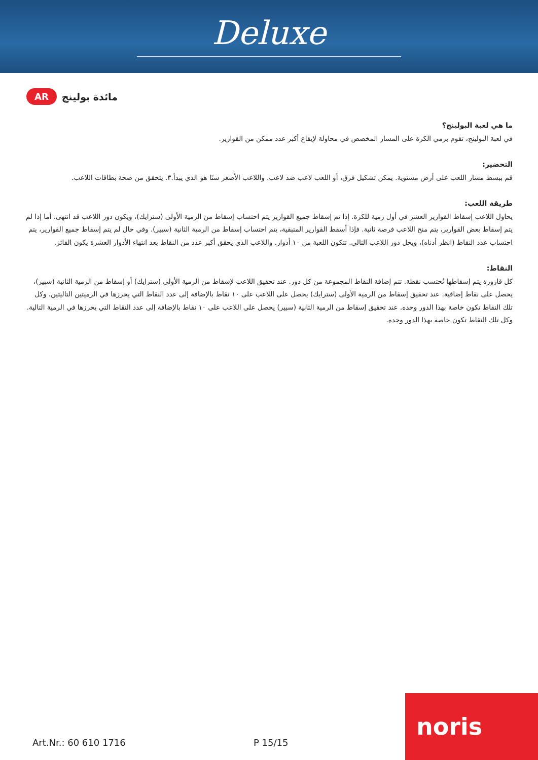Deluxe
AR
مائدة بولينج
ما هي لعبة البولينج؟
في لعبة البولينج، تقوم برمي الكرة على المسار المخصص في محاولة لإيقاع أكبر عدد ممكن من القوارير.
التحضير:
قم ببسط مسار اللعب على أرض مستوية. يمكن تشكيل فرق، أو اللعب لاعب ضد لاعب. واللاعب الأصغر سنًا هو الذي يبدأ.٣. يتحقق من صحة بطاقات اللاعب.
طريقة اللعب:
يحاول اللاعب إسقاط القوارير العشر في أول رمية للكرة. إذا تم إسقاط جميع القوارير يتم احتساب إسقاط من الرمية الأولى (سترايك)، ويكون دور اللاعب قد انتهى. أما إذا لم يتم إسقاط بعض القوارير، يتم منح اللاعب فرصة ثانية. فإذا أسقط القوارير المتبقية، يتم احتساب إسقاط من الرمية الثانية (سبير). وفي حال لم يتم إسقاط جميع القوارير، يتم احتساب عدد النقاط (انظر أدناه)، ويحل دور اللاعب التالي. تتكون اللعبة من ١٠ أدوار. واللاعب الذي يحقق أكبر عدد من النقاط بعد انتهاء الأدوار العشرة يكون الفائز.
النقاط:
كل قارورة يتم إسقاطها تُحتسب نقطة. تتم إضافة النقاط المجموعة من كل دور. عند تحقيق اللاعب لإسقاط من الرمية الأولى (سترايك) أو إسقاط من الرمية الثانية (سبير)، يحصل على نقاط إضافية. عند تحقيق إسقاط من الرمية الأولى (سترايك) يحصل على اللاعب على ١٠ نقاط بالإضافة إلى عدد النقاط التي يحرزها في الرميتين التاليتين. وكل تلك النقاط تكون خاصة بهذا الدور وحده. عند تحقيق إسقاط من الرمية الثانية (سبير) يحصل على اللاعب على ١٠ نقاط بالإضافة إلى عدد النقاط التي يحرزها في الرمية التالية. وكل تلك النقاط تكون خاصة بهذا الدور وحده.
Art.Nr.: 60 610 1716 P 15/15
noris